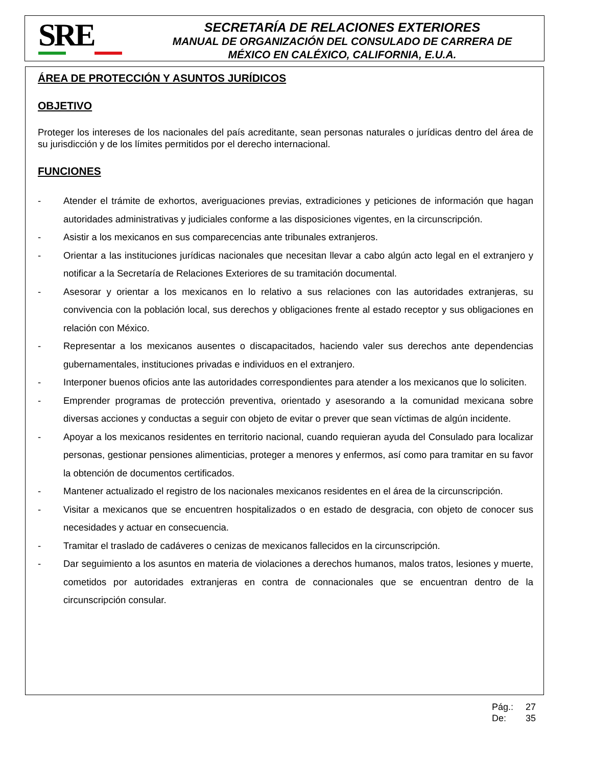SRE
SECRETARÍA DE RELACIONES EXTERIORES
MANUAL DE ORGANIZACIÓN DEL CONSULADO DE CARRERA DE
MÉXICO EN CALÉXICO, CALIFORNIA, E.U.A.
ÁREA DE PROTECCIÓN Y ASUNTOS JURÍDICOS
OBJETIVO
Proteger los intereses de los nacionales del país acreditante, sean personas naturales o jurídicas dentro del área de su jurisdicción y de los límites permitidos por el derecho internacional.
FUNCIONES
- Atender el trámite de exhortos, averiguaciones previas, extradiciones y peticiones de información que hagan autoridades administrativas y judiciales conforme a las disposiciones vigentes, en la circunscripción.
- Asistir a los mexicanos en sus comparecencias ante tribunales extranjeros.
- Orientar a las instituciones jurídicas nacionales que necesitan llevar a cabo algún acto legal en el extranjero y notificar a la Secretaría de Relaciones Exteriores de su tramitación documental.
- Asesorar y orientar a los mexicanos en lo relativo a sus relaciones con las autoridades extranjeras, su convivencia con la población local, sus derechos y obligaciones frente al estado receptor y sus obligaciones en relación con México.
- Representar a los mexicanos ausentes o discapacitados, haciendo valer sus derechos ante dependencias gubernamentales, instituciones privadas e individuos en el extranjero.
- Interponer buenos oficios ante las autoridades correspondientes para atender a los mexicanos que lo soliciten.
- Emprender programas de protección preventiva, orientado y asesorando a la comunidad mexicana sobre diversas acciones y conductas a seguir con objeto de evitar o prever que sean víctimas de algún incidente.
- Apoyar a los mexicanos residentes en territorio nacional, cuando requieran ayuda del Consulado para localizar personas, gestionar pensiones alimenticias, proteger a menores y enfermos, así como para tramitar en su favor la obtención de documentos certificados.
- Mantener actualizado el registro de los nacionales mexicanos residentes en el área de la circunscripción.
- Visitar a mexicanos que se encuentren hospitalizados o en estado de desgracia, con objeto de conocer sus necesidades y actuar en consecuencia.
- Tramitar el traslado de cadáveres o cenizas de mexicanos fallecidos en la circunscripción.
- Dar seguimiento a los asuntos en materia de violaciones a derechos humanos, malos tratos, lesiones y muerte, cometidos por autoridades extranjeras en contra de connacionales que se encuentran dentro de la circunscripción consular.
Pág.: 27
De: 35